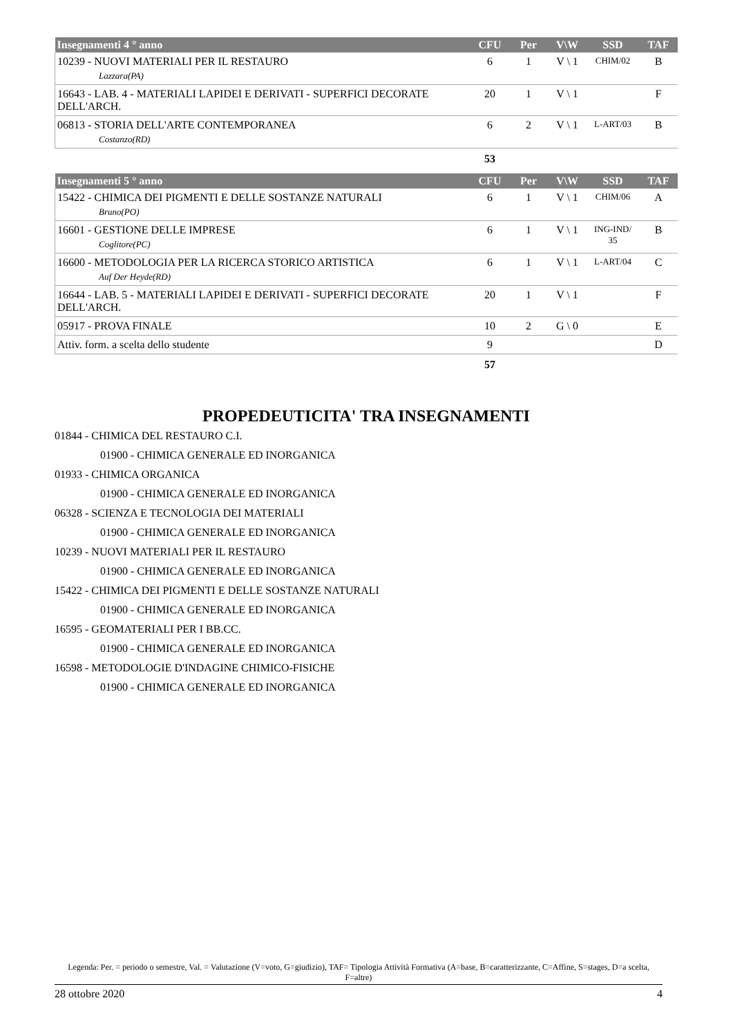| Insegnamenti 4 ° anno | CFU | Per | V\W | SSD | TAF |
| --- | --- | --- | --- | --- | --- |
| 10239 - NUOVI MATERIALI PER IL RESTAURO Lazzara(PA) | 6 | 1 | V \ 1 | CHIM/02 | B |
| 16643 - LAB. 4 - MATERIALI LAPIDEI E DERIVATI - SUPERFICI DECORATE DELL'ARCH. | 20 | 1 | V \ 1 | | F |
| 06813 - STORIA DELL'ARTE CONTEMPORANEA Costanzo(RD) | 6 | 2 | V \ 1 | L-ART/03 | B |
| | 53 | | | | |
| Insegnamenti 5 ° anno | CFU | Per | V\W | SSD | TAF |
| --- | --- | --- | --- | --- | --- |
| 15422 - CHIMICA DEI PIGMENTI E DELLE SOSTANZE NATURALI Bruno(PO) | 6 | 1 | V \ 1 | CHIM/06 | A |
| 16601 - GESTIONE DELLE IMPRESE Coglitore(PC) | 6 | 1 | V \ 1 | ING-IND/ 35 | B |
| 16600 - METODOLOGIA PER LA RICERCA STORICO ARTISTICA Auf Der Heyde(RD) | 6 | 1 | V \ 1 | L-ART/04 | C |
| 16644 - LAB. 5 - MATERIALI LAPIDEI E DERIVATI - SUPERFICI DECORATE DELL'ARCH. | 20 | 1 | V \ 1 | | F |
| 05917 - PROVA FINALE | 10 | 2 | G \ 0 | | E |
| Attiv. form. a scelta dello studente | 9 | | | | D |
| | 57 | | | | |
PROPEDEUTICITA' TRA INSEGNAMENTI
01844 - CHIMICA DEL RESTAURO C.I.
01900 - CHIMICA GENERALE ED INORGANICA
01933 - CHIMICA ORGANICA
01900 - CHIMICA GENERALE ED INORGANICA
06328 - SCIENZA E TECNOLOGIA DEI MATERIALI
01900 - CHIMICA GENERALE ED INORGANICA
10239 - NUOVI MATERIALI PER IL RESTAURO
01900 - CHIMICA GENERALE ED INORGANICA
15422 - CHIMICA DEI PIGMENTI E DELLE SOSTANZE NATURALI
01900 - CHIMICA GENERALE ED INORGANICA
16595 - GEOMATERIALI PER I BB.CC.
01900 - CHIMICA GENERALE ED INORGANICA
16598 - METODOLOGIE D'INDAGINE CHIMICO-FISICHE
01900 - CHIMICA GENERALE ED INORGANICA
Legenda: Per. = periodo o semestre, Val. = Valutazione (V=voto, G=giudizio), TAF= Tipologia Attività Formativa (A=base, B=caratterizzante, C=Affine, S=stages, D=a scelta, F=altre)
28 ottobre 2020 4